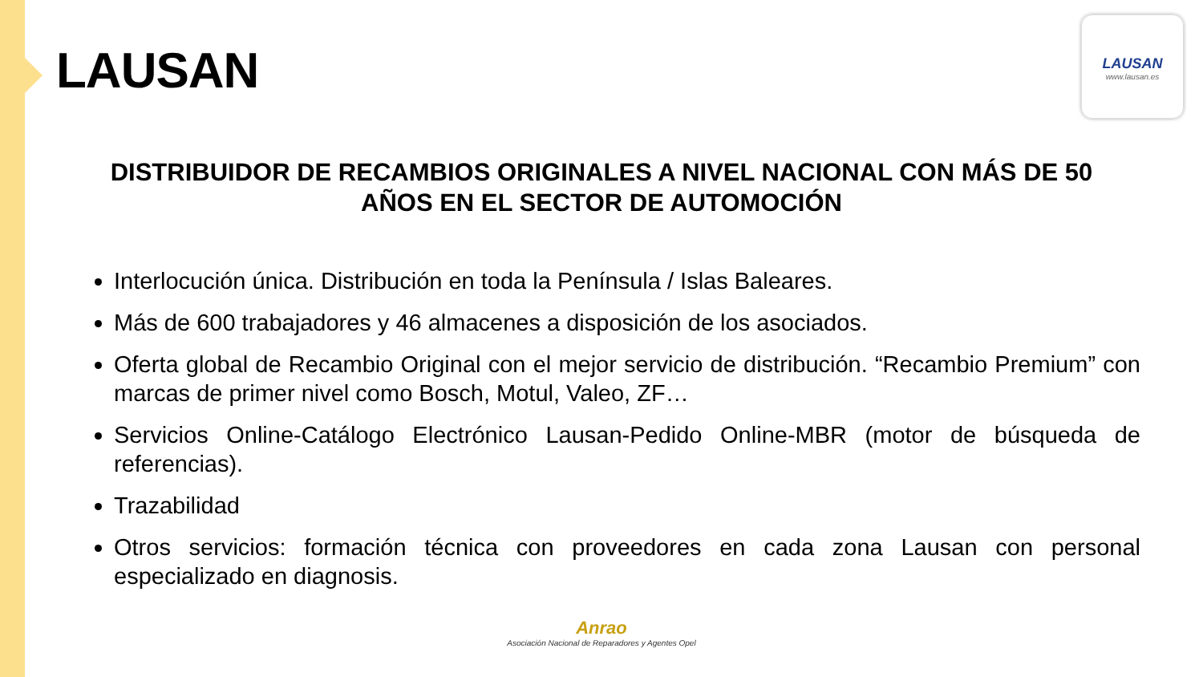LAUSAN
LAUSAN
www.lausan.es
DISTRIBUIDOR DE RECAMBIOS ORIGINALES A NIVEL NACIONAL CON MÁS DE 50 AÑOS EN EL SECTOR DE AUTOMOCIÓN
Interlocución única. Distribución en toda la Península / Islas Baleares.
Más de 600 trabajadores y 46 almacenes a disposición de los asociados.
Oferta global de Recambio Original con el mejor servicio de distribución. “Recambio Premium” con marcas de primer nivel como Bosch, Motul, Valeo, ZF…
Servicios Online-Catálogo Electrónico Lausan-Pedido Online-MBR (motor de búsqueda de referencias).
Trazabilidad
Otros servicios: formación técnica con proveedores en cada zona Lausan con personal especializado en diagnosis.
Anrao
Asociación Nacional de Reparadores y Agentes Opel